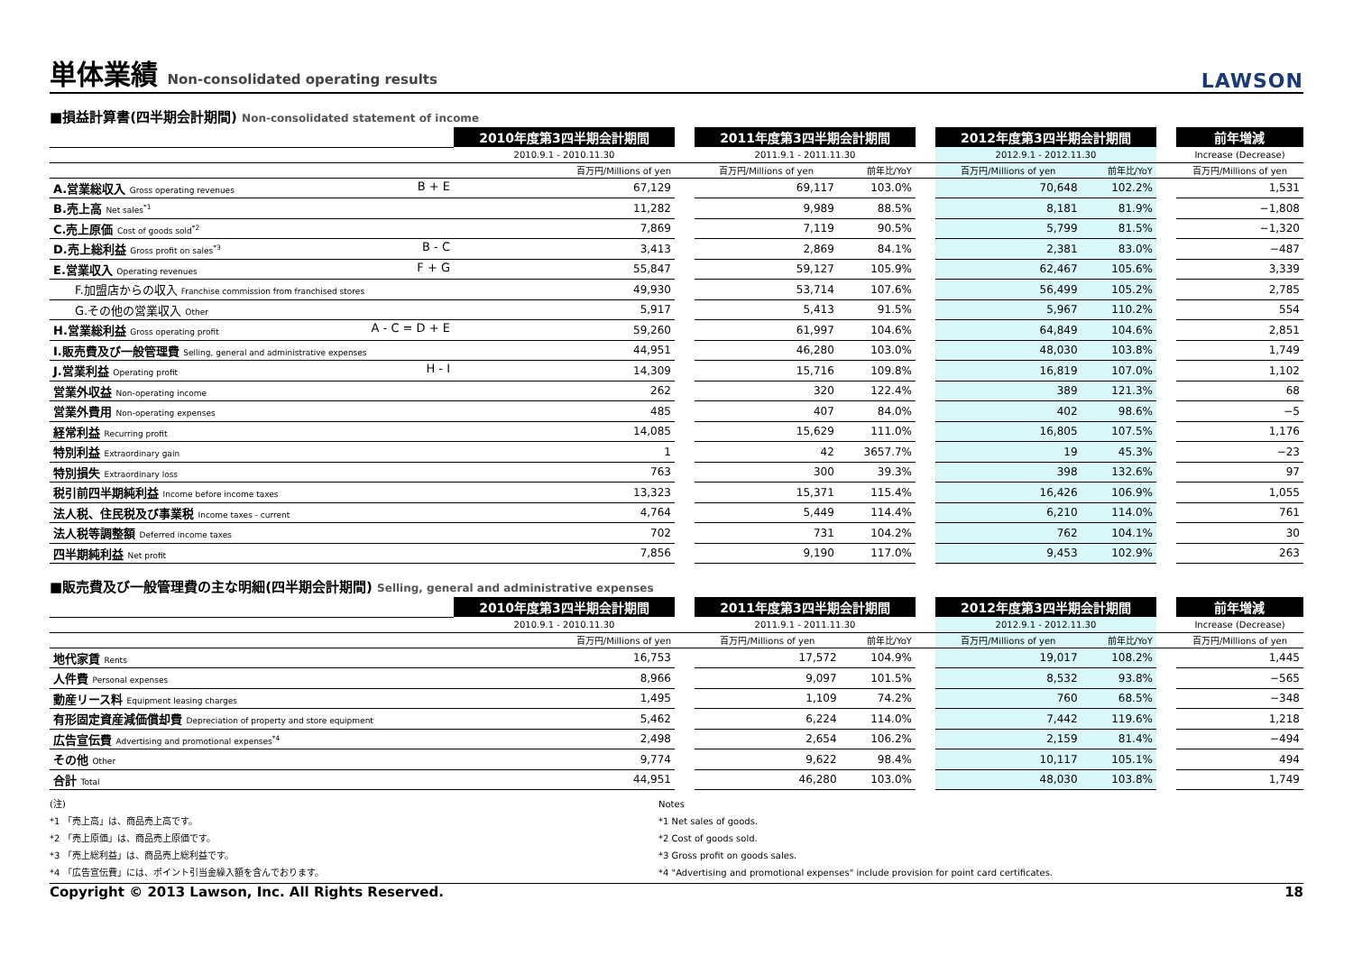単体業績 Non-consolidated operating results
LAWSON
■損益計算書(四半期会計期間) Non-consolidated statement of income
| | 2010年度第3四半期会計期間 | | 2011年度第3四半期会計期間 | | | 2012年度第3四半期会計期間 | | | 前年増減 |
| | 2010.9.1 - 2010.11.30 | | 2011.9.1 - 2011.11.30 | | | 2012.9.1 - 2012.11.30 | | | Increase (Decrease) |
| | 百万円/Millions of yen | | 百万円/Millions of yen | 前年比/YoY | | 百万円/Millions of yen | 前年比/YoY | | 百万円/Millions of yen |
| A.営業総収入 Gross operating revenues B + E | 67,129 | | 69,117 | 103.0% | | 70,648 | 102.2% | | 1,531 |
| B.売上高 Net sales<sup>*1</sup> | 11,282 | | 9,989 | 88.5% | | 8,181 | 81.9% | | −1,808 |
| C.売上原価 Cost of goods sold<sup>*2</sup> | 7,869 | | 7,119 | 90.5% | | 5,799 | 81.5% | | −1,320 |
| D.売上総利益 Gross profit on sales<sup>*3</sup> B - C | 3,413 | | 2,869 | 84.1% | | 2,381 | 83.0% | | −487 |
| E.営業収入 Operating revenues F + G | 55,847 | | 59,127 | 105.9% | | 62,467 | 105.6% | | 3,339 |
| F.加盟店からの収入 Franchise commission from franchised stores | 49,930 | | 53,714 | 107.6% | | 56,499 | 105.2% | | 2,785 |
| G.その他の営業収入 Other | 5,917 | | 5,413 | 91.5% | | 5,967 | 110.2% | | 554 |
| H.営業総利益 Gross operating profit A - C = D + E | 59,260 | | 61,997 | 104.6% | | 64,849 | 104.6% | | 2,851 |
| I.販売費及び一般管理費 Selling, general and administrative expenses | 44,951 | | 46,280 | 103.0% | | 48,030 | 103.8% | | 1,749 |
| J.営業利益 Operating profit H - I | 14,309 | | 15,716 | 109.8% | | 16,819 | 107.0% | | 1,102 |
| 営業外収益 Non-operating income | 262 | | 320 | 122.4% | | 389 | 121.3% | | 68 |
| 営業外費用 Non-operating expenses | 485 | | 407 | 84.0% | | 402 | 98.6% | | −5 |
| 経常利益 Recurring profit | 14,085 | | 15,629 | 111.0% | | 16,805 | 107.5% | | 1,176 |
| 特別利益 Extraordinary gain | 1 | | 42 | 3657.7% | | 19 | 45.3% | | −23 |
| 特別損失 Extraordinary loss | 763 | | 300 | 39.3% | | 398 | 132.6% | | 97 |
| 税引前四半期純利益 Income before income taxes | 13,323 | | 15,371 | 115.4% | | 16,426 | 106.9% | | 1,055 |
| 法人税、住民税及び事業税 Income taxes - current | 4,764 | | 5,449 | 114.4% | | 6,210 | 114.0% | | 761 |
| 法人税等調整額 Deferred income taxes | 702 | | 731 | 104.2% | | 762 | 104.1% | | 30 |
| 四半期純利益 Net profit | 7,856 | | 9,190 | 117.0% | | 9,453 | 102.9% | | 263 |
■販売費及び一般管理費の主な明細(四半期会計期間) Selling, general and administrative expenses
| | 2010年度第3四半期会計期間 | | 2011年度第3四半期会計期間 | | | 2012年度第3四半期会計期間 | | | 前年増減 |
| | 2010.9.1 - 2010.11.30 | | 2011.9.1 - 2011.11.30 | | | 2012.9.1 - 2012.11.30 | | | Increase (Decrease) |
| | 百万円/Millions of yen | | 百万円/Millions of yen | 前年比/YoY | | 百万円/Millions of yen | 前年比/YoY | | 百万円/Millions of yen |
| 地代家賃 Rents | 16,753 | | 17,572 | 104.9% | | 19,017 | 108.2% | | 1,445 |
| 人件費 Personal expenses | 8,966 | | 9,097 | 101.5% | | 8,532 | 93.8% | | −565 |
| 動産リース料 Equipment leasing charges | 1,495 | | 1,109 | 74.2% | | 760 | 68.5% | | −348 |
| 有形固定資産減価償却費 Depreciation of property and store equipment | 5,462 | | 6,224 | 114.0% | | 7,442 | 119.6% | | 1,218 |
| 広告宣伝費 Advertising and promotional expenses<sup>*4</sup> | 2,498 | | 2,654 | 106.2% | | 2,159 | 81.4% | | −494 |
| その他 Other | 9,774 | | 9,622 | 98.4% | | 10,117 | 105.1% | | 494 |
| 合計 Total | 44,951 | | 46,280 | 103.0% | | 48,030 | 103.8% | | 1,749 |
(注)
*1 「売上高」は、商品売上高です。
*2 「売上原価」は、商品売上原価です。
*3 「売上総利益」は、商品売上総利益です。
*4 「広告宣伝費」には、ポイント引当金繰入額を含んでおります。
Notes
*1 Net sales of goods.
*2 Cost of goods sold.
*3 Gross profit on goods sales.
*4 "Advertising and promotional expenses" include provision for point card certificates.
Copyright © 2013 Lawson, Inc. All Rights Reserved. 18